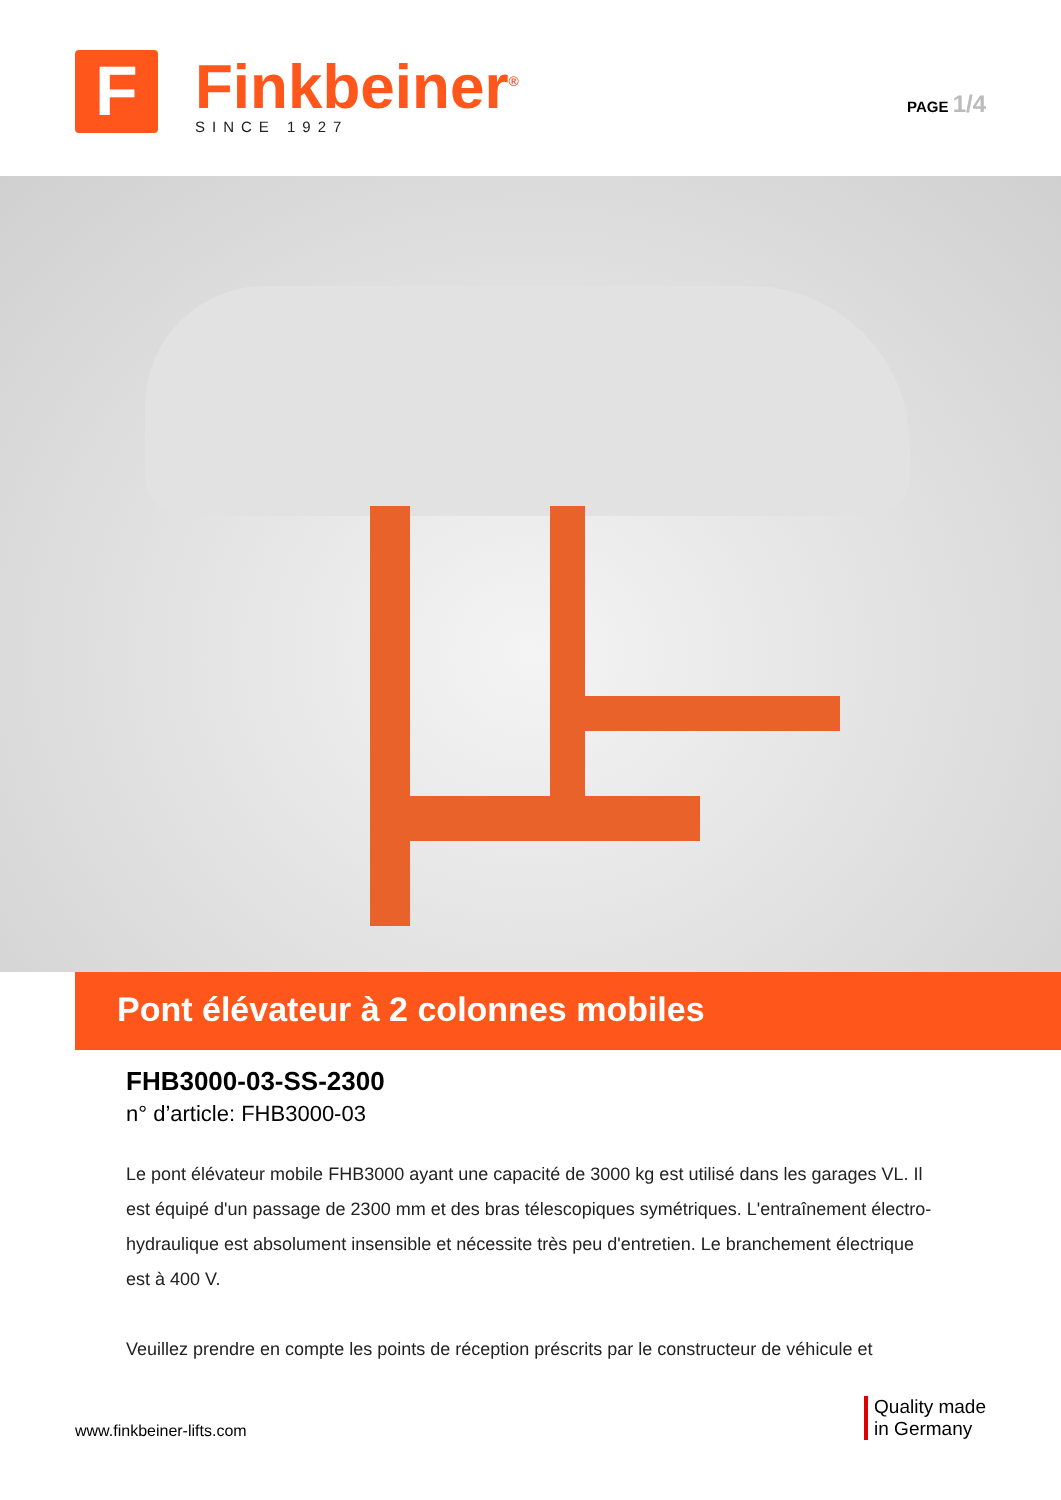F
Finkbeiner<sup>®</sup>
SINCE 1927
PAGE 1/4
Pont élévateur à 2 colonnes mobiles
FHB3000-03-SS-2300
n° d’article: FHB3000-03
Le pont élévateur mobile FHB3000 ayant une capacité de 3000 kg est utilisé dans les garages VL. Il est équipé d'un passage de 2300 mm et des bras télescopiques symétriques. L'entraînement électro-hydraulique est absolument insensible et nécessite très peu d'entretien. Le branchement électrique est à 400 V.
Veuillez prendre en compte les points de réception préscrits par le constructeur de véhicule et
www.finkbeiner-lifts.com
Quality made
in Germany